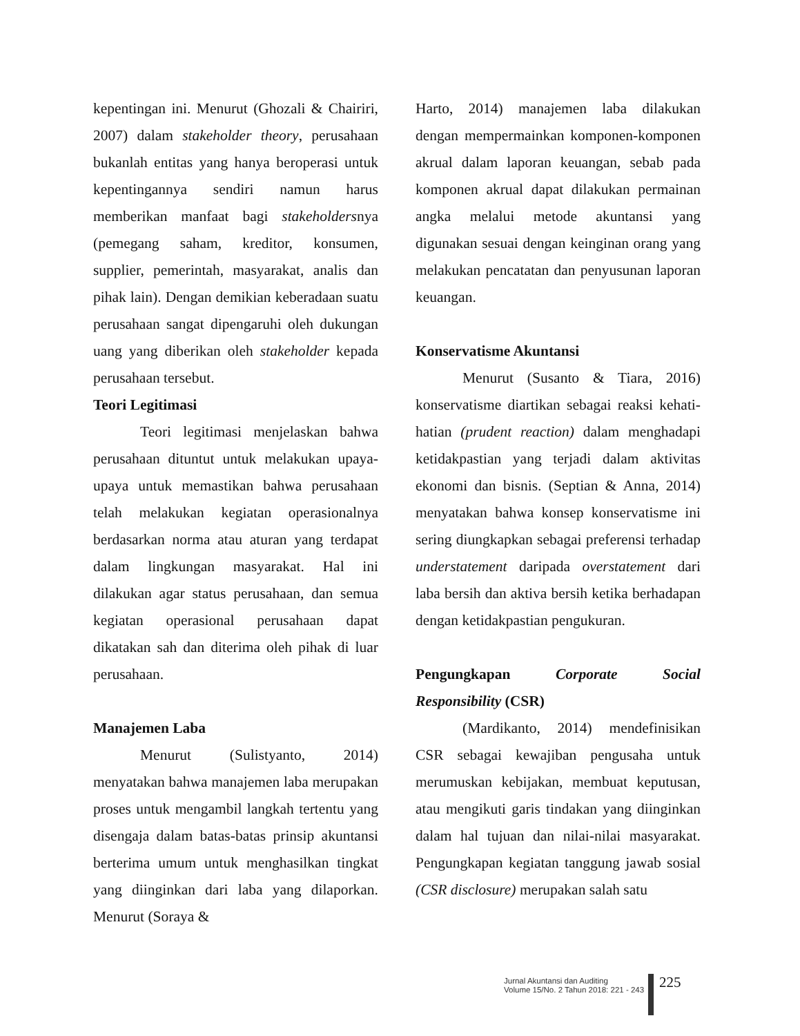kepentingan ini. Menurut (Ghozali & Chairiri, 2007) dalam stakeholder theory, perusahaan bukanlah entitas yang hanya beroperasi untuk kepentingannya sendiri namun harus memberikan manfaat bagi stakeholdersnya (pemegang saham, kreditor, konsumen, supplier, pemerintah, masyarakat, analis dan pihak lain). Dengan demikian keberadaan suatu perusahaan sangat dipengaruhi oleh dukungan uang yang diberikan oleh stakeholder kepada perusahaan tersebut.
Teori Legitimasi
Teori legitimasi menjelaskan bahwa perusahaan dituntut untuk melakukan upaya-upaya untuk memastikan bahwa perusahaan telah melakukan kegiatan operasionalnya berdasarkan norma atau aturan yang terdapat dalam lingkungan masyarakat. Hal ini dilakukan agar status perusahaan, dan semua kegiatan operasional perusahaan dapat dikatakan sah dan diterima oleh pihak di luar perusahaan.
Manajemen Laba
Menurut (Sulistyanto, 2014) menyatakan bahwa manajemen laba merupakan proses untuk mengambil langkah tertentu yang disengaja dalam batas-batas prinsip akuntansi berterima umum untuk menghasilkan tingkat yang diinginkan dari laba yang dilaporkan. Menurut (Soraya &
Harto, 2014) manajemen laba dilakukan dengan mempermainkan komponen-komponen akrual dalam laporan keuangan, sebab pada komponen akrual dapat dilakukan permainan angka melalui metode akuntansi yang digunakan sesuai dengan keinginan orang yang melakukan pencatatan dan penyusunan laporan keuangan.
Konservatisme Akuntansi
Menurut (Susanto & Tiara, 2016) konservatisme diartikan sebagai reaksi kehati-hatian (prudent reaction) dalam menghadapi ketidakpastian yang terjadi dalam aktivitas ekonomi dan bisnis. (Septian & Anna, 2014) menyatakan bahwa konsep konservatisme ini sering diungkapkan sebagai preferensi terhadap understatement daripada overstatement dari laba bersih dan aktiva bersih ketika berhadapan dengan ketidakpastian pengukuran.
Pengungkapan Corporate Social Responsibility (CSR)
(Mardikanto, 2014) mendefinisikan CSR sebagai kewajiban pengusaha untuk merumuskan kebijakan, membuat keputusan, atau mengikuti garis tindakan yang diinginkan dalam hal tujuan dan nilai-nilai masyarakat. Pengungkapan kegiatan tanggung jawab sosial (CSR disclosure) merupakan salah satu
Jurnal Akuntansi dan Auditing
Volume 15/No. 2 Tahun 2018: 221 - 243
225